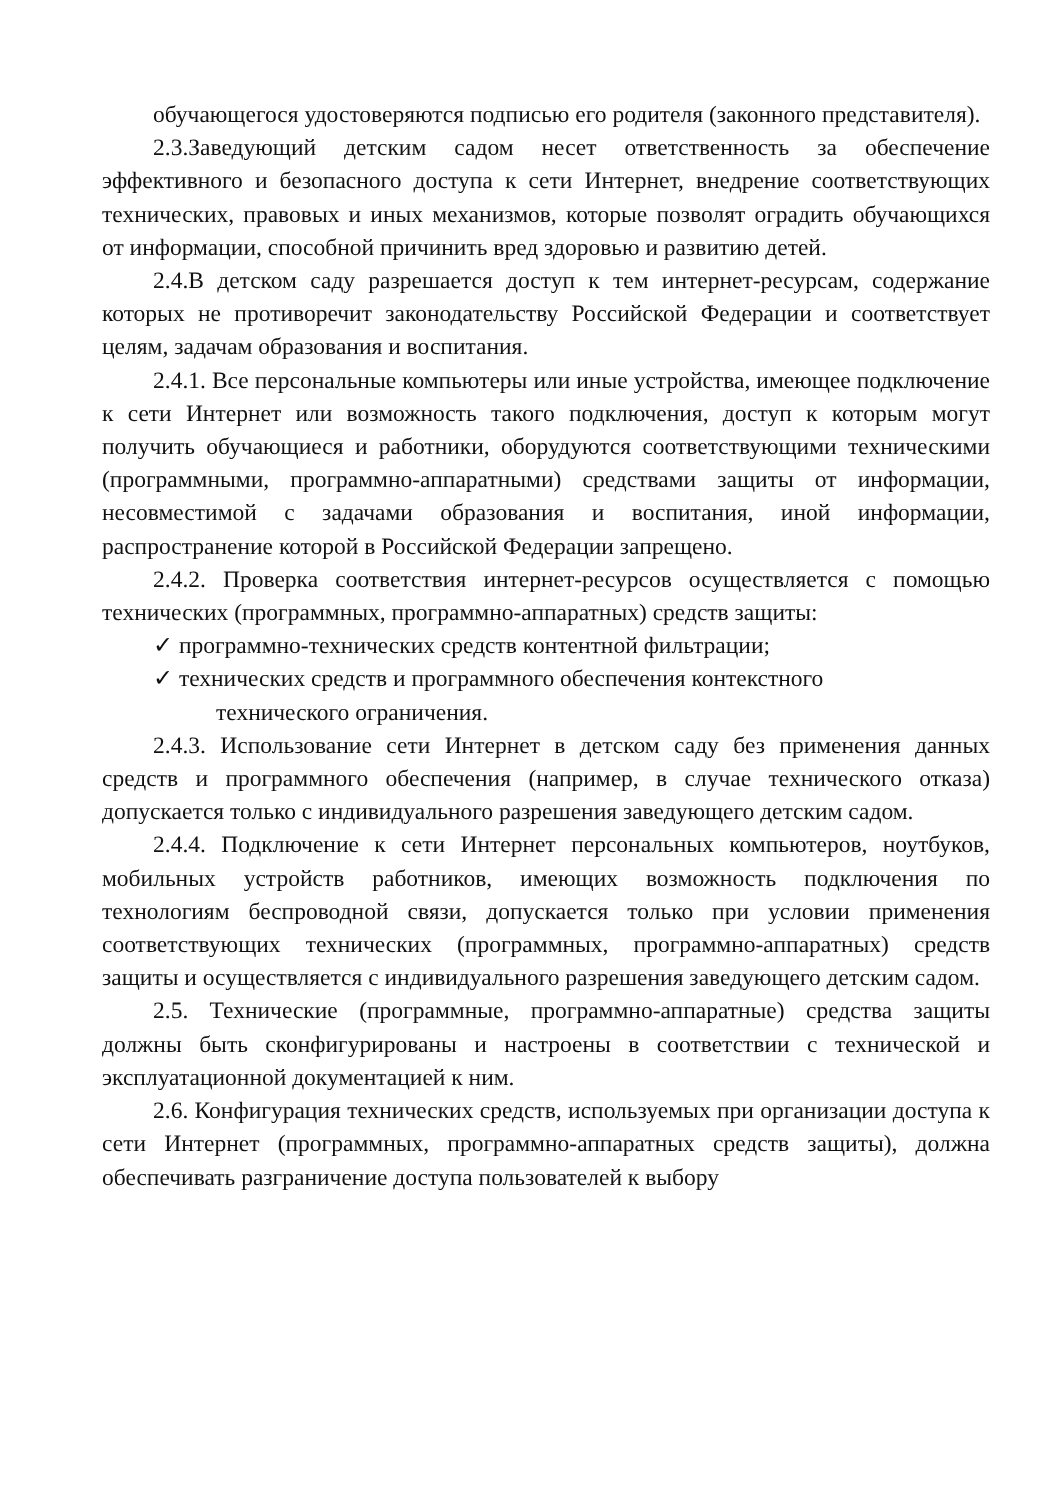обучающегося удостоверяются подписью его родителя (законного представителя).
2.3.Заведующий детским садом несет ответственность за обеспечение эффективного и безопасного доступа к сети Интернет, внедрение соответствующих технических, правовых и иных механизмов, которые позволят оградить обучающихся от информации, способной причинить вред здоровью и развитию детей.
2.4.В детском саду разрешается доступ к тем интернет-ресурсам, содержание которых не противоречит законодательству Российской Федерации и соответствует целям, задачам образования и воспитания.
2.4.1. Все персональные компьютеры или иные устройства, имеющее подключение к сети Интернет или возможность такого подключения, доступ к которым могут получить обучающиеся и работники, оборудуются соответствующими техническими (программными, программно-аппаратными) средствами защиты от информации, несовместимой с задачами образования и воспитания, иной информации, распространение которой в Российской Федерации запрещено.
2.4.2. Проверка соответствия интернет-ресурсов осуществляется с помощью технических (программных, программно-аппаратных) средств защиты:
✓ программно-технических средств контентной фильтрации;
✓ технических средств и программного обеспечения контекстного
технического ограничения.
2.4.3. Использование сети Интернет в детском саду без применения данных средств и программного обеспечения (например, в случае технического отказа) допускается только с индивидуального разрешения заведующего детским садом.
2.4.4. Подключение к сети Интернет персональных компьютеров, ноутбуков, мобильных устройств работников, имеющих возможность подключения по технологиям беспроводной связи, допускается только при условии применения соответствующих технических (программных, программно-аппаратных) средств защиты и осуществляется с индивидуального разрешения заведующего детским садом.
2.5. Технические (программные, программно-аппаратные) средства защиты должны быть сконфигурированы и настроены в соответствии с технической и эксплуатационной документацией к ним.
2.6. Конфигурация технических средств, используемых при организации доступа к сети Интернет (программных, программно-аппаратных средств защиты), должна обеспечивать разграничение доступа пользователей к выбору